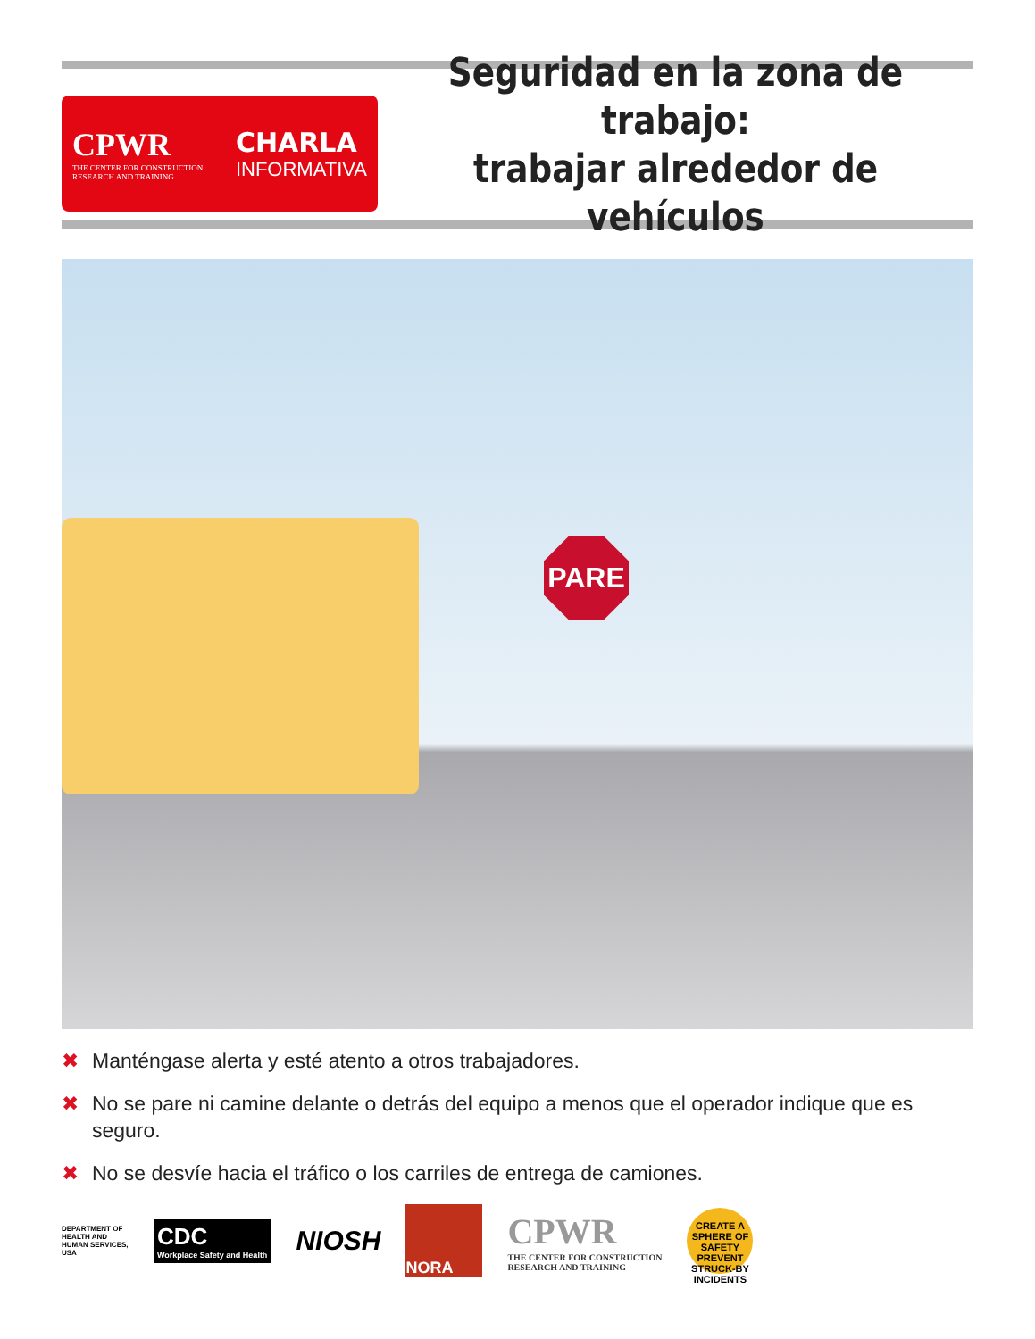CPWR
THE CENTER FOR CONSTRUCTION
RESEARCH AND TRAINING
CHARLA
INFORMATIVA
Seguridad en la zona de trabajo:
trabajar alrededor de vehículos
PARE
✖ Manténgase alerta y esté atento a otros trabajadores.
✖ No se pare ni camine delante o detrás del equipo a menos que el operador indique que es seguro.
✖ No se desvíe hacia el tráfico o los carriles de entrega de camiones.
DEPARTMENT OF HEALTH AND HUMAN SERVICES, USA
CDC
Workplace Safety and Health
NIOSH
NORA
CPWR
THE CENTER FOR CONSTRUCTION
RESEARCH AND TRAINING
CREATE A SPHERE OF SAFETY
PREVENT STRUCK-BY INCIDENTS